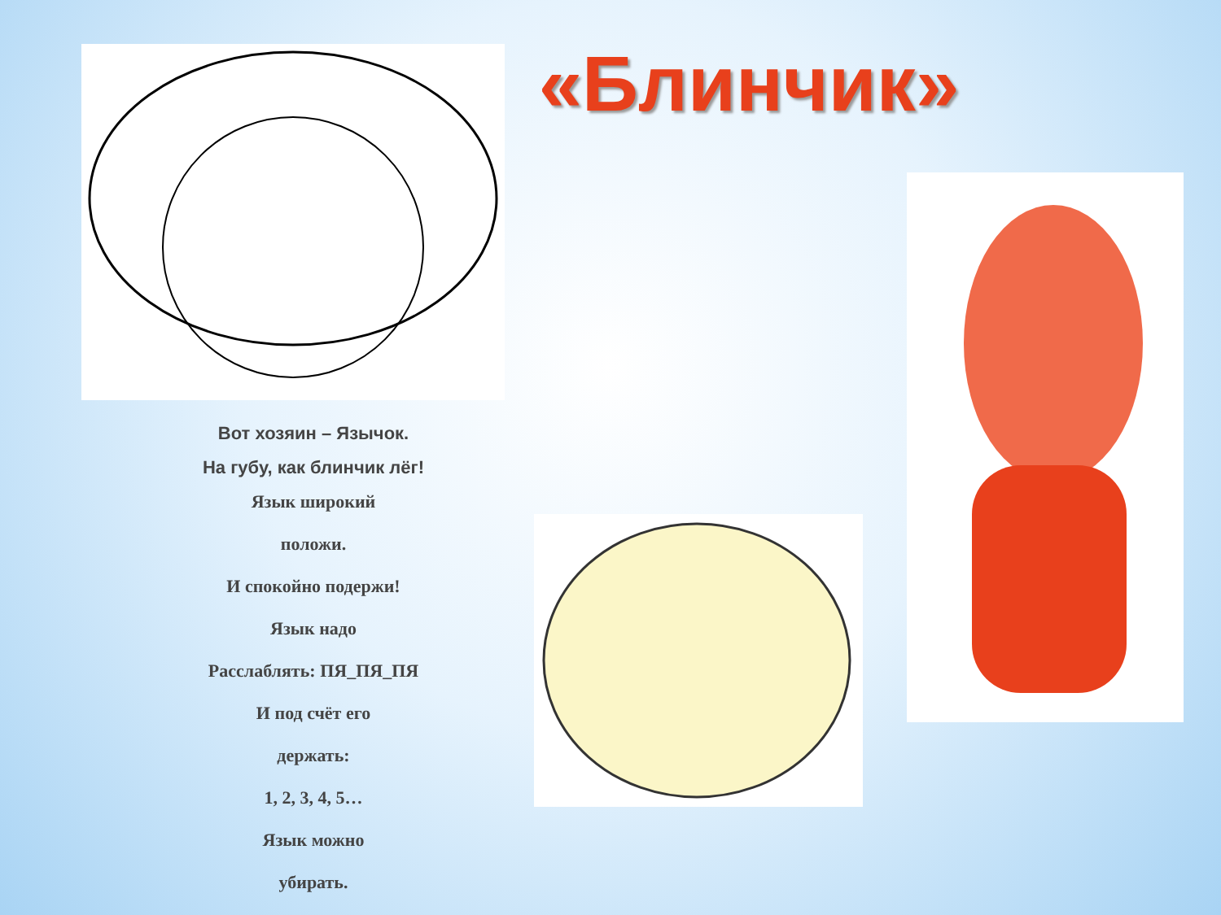«Блинчик»
Вот хозяин – Язычок.
На губу, как блинчик лёг!
Язык широкий
положи.
И спокойно подержи!
Язык надо
Расслаблять: ПЯ_ПЯ_ПЯ
И под счёт его
держать:
1, 2, 3, 4, 5…
Язык можно
убирать.